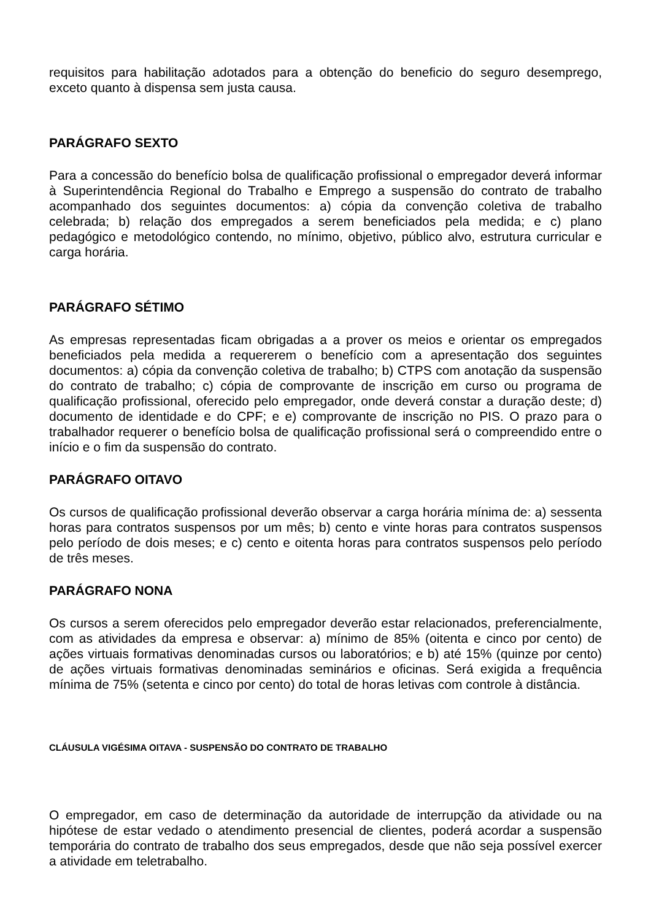requisitos para habilitação adotados para a obtenção do beneficio do seguro desemprego, exceto quanto à dispensa sem justa causa.
PARÁGRAFO SEXTO
Para a concessão do benefício bolsa de qualificação profissional o empregador deverá informar à Superintendência Regional do Trabalho e Emprego a suspensão do contrato de trabalho acompanhado dos seguintes documentos: a) cópia da convenção coletiva de trabalho celebrada; b) relação dos empregados a serem beneficiados pela medida; e c) plano pedagógico e metodológico contendo, no mínimo, objetivo, público alvo, estrutura curricular e carga horária.
PARÁGRAFO SÉTIMO
As empresas representadas ficam obrigadas a a prover os meios e orientar os empregados beneficiados pela medida a requererem o benefício com a apresentação dos seguintes documentos: a) cópia da convenção coletiva de trabalho; b) CTPS com anotação da suspensão do contrato de trabalho; c) cópia de comprovante de inscrição em curso ou programa de qualificação profissional, oferecido pelo empregador, onde deverá constar a duração deste; d) documento de identidade e do CPF; e e) comprovante de inscrição no PIS. O prazo para o trabalhador requerer o benefício bolsa de qualificação profissional será o compreendido entre o início e o fim da suspensão do contrato.
PARÁGRAFO OITAVO
Os cursos de qualificação profissional deverão observar a carga horária mínima de: a) sessenta horas para contratos suspensos por um mês; b) cento e vinte horas para contratos suspensos pelo período de dois meses; e c) cento e oitenta horas para contratos suspensos pelo período de três meses.
PARÁGRAFO NONA
Os cursos a serem oferecidos pelo empregador deverão estar relacionados, preferencialmente, com as atividades da empresa e observar: a) mínimo de 85% (oitenta e cinco por cento) de ações virtuais formativas denominadas cursos ou laboratórios; e b) até 15% (quinze por cento) de ações virtuais formativas denominadas seminários e oficinas. Será exigida a frequência mínima de 75% (setenta e cinco por cento) do total de horas letivas com controle à distância.
CLÁUSULA VIGÉSIMA OITAVA - SUSPENSÃO DO CONTRATO DE TRABALHO
O empregador, em caso de determinação da autoridade de interrupção da atividade ou na hipótese de estar vedado o atendimento presencial de clientes, poderá acordar a suspensão temporária do contrato de trabalho dos seus empregados, desde que não seja possível exercer a atividade em teletrabalho.